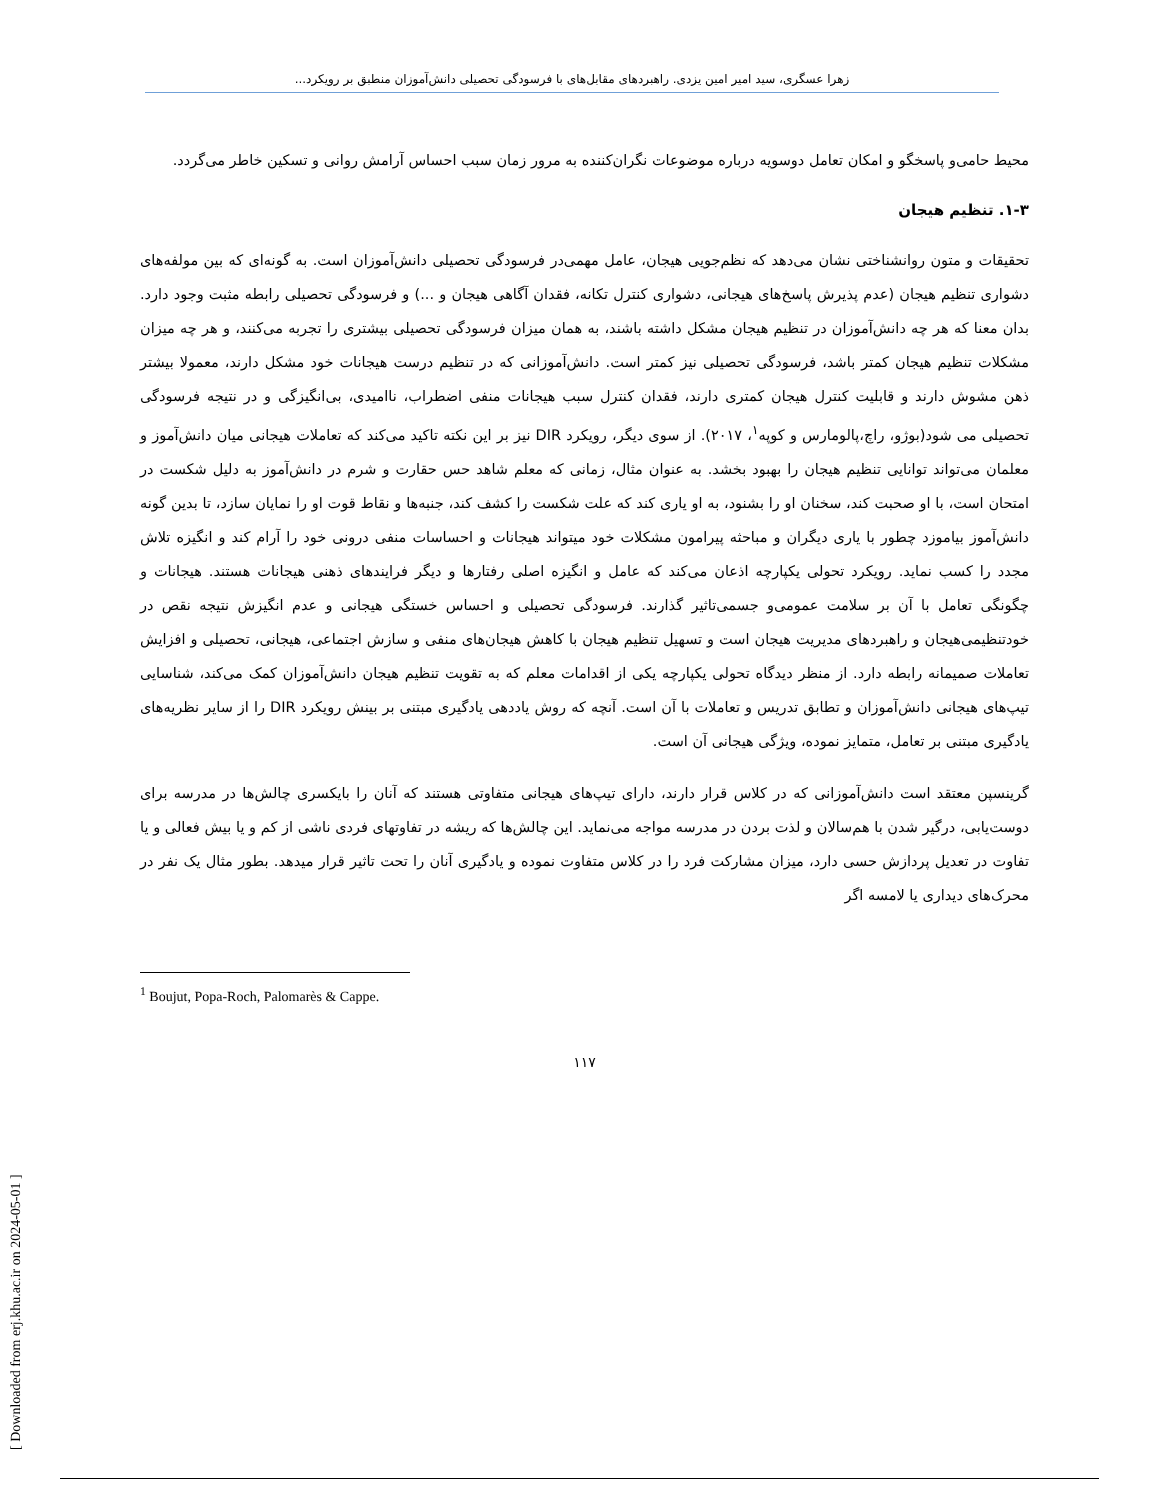زهرا عسگری، سید امیر امین یزدی. راهبردهای مقابل‌های با فرسودگی تحصیلی دانش‌آموزان منطبق بر رویکرد...
محیط حامی‌و پاسخگو و امکان تعامل دوسویه درباره موضوعات نگران‌کننده به مرور زمان سبب احساس آرامش روانی و تسکین خاطر می‌گردد.
۱-۳. تنظیم هیجان
تحقیقات و متون روانشناختی نشان می‌دهد که نظم‌جویی هیجان، عامل مهمی‌در فرسودگی تحصیلی دانش‌آموزان است. به گونه‌ای که بین مولفه‌های دشواری تنظیم هیجان (عدم پذیرش پاسخ‌های هیجانی، دشواری کنترل تکانه، فقدان آگاهی هیجان و ...) و فرسودگی تحصیلی رابطه مثبت وجود دارد. بدان معنا که هر چه دانش‌آموزان در تنظیم هیجان مشکل داشته باشند، به همان میزان فرسودگی تحصیلی بیشتری را تجربه می‌کنند، و هر چه میزان مشکلات تنظیم هیجان کمتر باشد، فرسودگی تحصیلی نیز کمتر است. دانش‌آموزانی که در تنظیم درست هیجانات خود مشکل دارند، معمولا بیشتر ذهن مشوش دارند و قابلیت کنترل هیجان کمتری دارند، فقدان کنترل سبب هیجانات منفی اضطراب، ناامیدی، بی‌انگیزگی و در نتیجه فرسودگی تحصیلی می شود(بوژو، راچ،پالومارس و کوپه<sup>۱</sup>، ۲۰۱۷). از سوی دیگر، رویکرد DIR نیز بر این نکته تاکید می‌کند که تعاملات هیجانی میان دانش‌آموز و معلمان می‌تواند توانایی تنظیم هیجان را بهبود بخشد. به عنوان مثال، زمانی که معلم شاهد حس حقارت و شرم در دانش‌آموز به دلیل شکست در امتحان است، با او صحبت کند، سخنان او را بشنود، به او یاری کند که علت شکست را کشف کند، جنبه‌ها و نقاط قوت او را نمایان سازد، تا بدین گونه دانش‌آموز بیاموزد چطور با یاری دیگران و مباحثه پیرامون مشکلات خود میتواند هیجانات و احساسات منفی درونی خود را آرام کند و انگیزه تلاش مجدد را کسب نماید. رویکرد تحولی یکپارچه اذعان می‌کند که عامل و انگیزه اصلی رفتارها و دیگر فرایندهای ذهنی هیجانات هستند. هیجانات و چگونگی تعامل با آن بر سلامت عمومی‌و جسمی‌تاثیر گذارند. فرسودگی تحصیلی و احساس خستگی هیجانی و عدم انگیزش نتیجه نقص در خودتنظیمی‌هیجان و راهبردهای مدیریت هیجان است و تسهیل تنظیم هیجان با کاهش هیجان‌های منفی و سازش اجتماعی، هیجانی، تحصیلی و افزایش تعاملات صمیمانه رابطه دارد. از منظر دیدگاه تحولی یکپارچه یکی از اقدامات معلم که به تقویت تنظیم هیجان دانش‌آموزان کمک می‌کند، شناسایی تیپ‌های هیجانی دانش‌آموزان و تطابق تدریس و تعاملات با آن است. آنچه که روش یاددهی یادگیری مبتنی بر بینش رویکرد DIR را از سایر نظریه‌های یادگیری مبتنی بر تعامل، متمایز نموده، ویژگی هیجانی آن است.
گرینسپن معتقد است دانش‌آموزانی که در کلاس قرار دارند، دارای تیپ‌های هیجانی متفاوتی هستند که آنان را بایکسری چالش‌ها در مدرسه برای دوست‌یابی، درگیر شدن با هم‌سالان و لذت بردن در مدرسه مواجه می‌نماید. این چالش‌ها که ریشه در تفاوتهای فردی ناشی از کم و یا بیش فعالی و یا تفاوت در تعدیل پردازش حسی دارد، میزان مشارکت فرد را در کلاس متفاوت نموده و یادگیری آنان را تحت تاثیر قرار میدهد. بطور مثال یک نفر در محرک‌های دیداری یا لامسه اگر
<sup>1</sup> Boujut, Popa-Roch, Palomarès & Cappe.
۱۱۷
[ Downloaded from erj.khu.ac.ir on 2024-05-01 ]